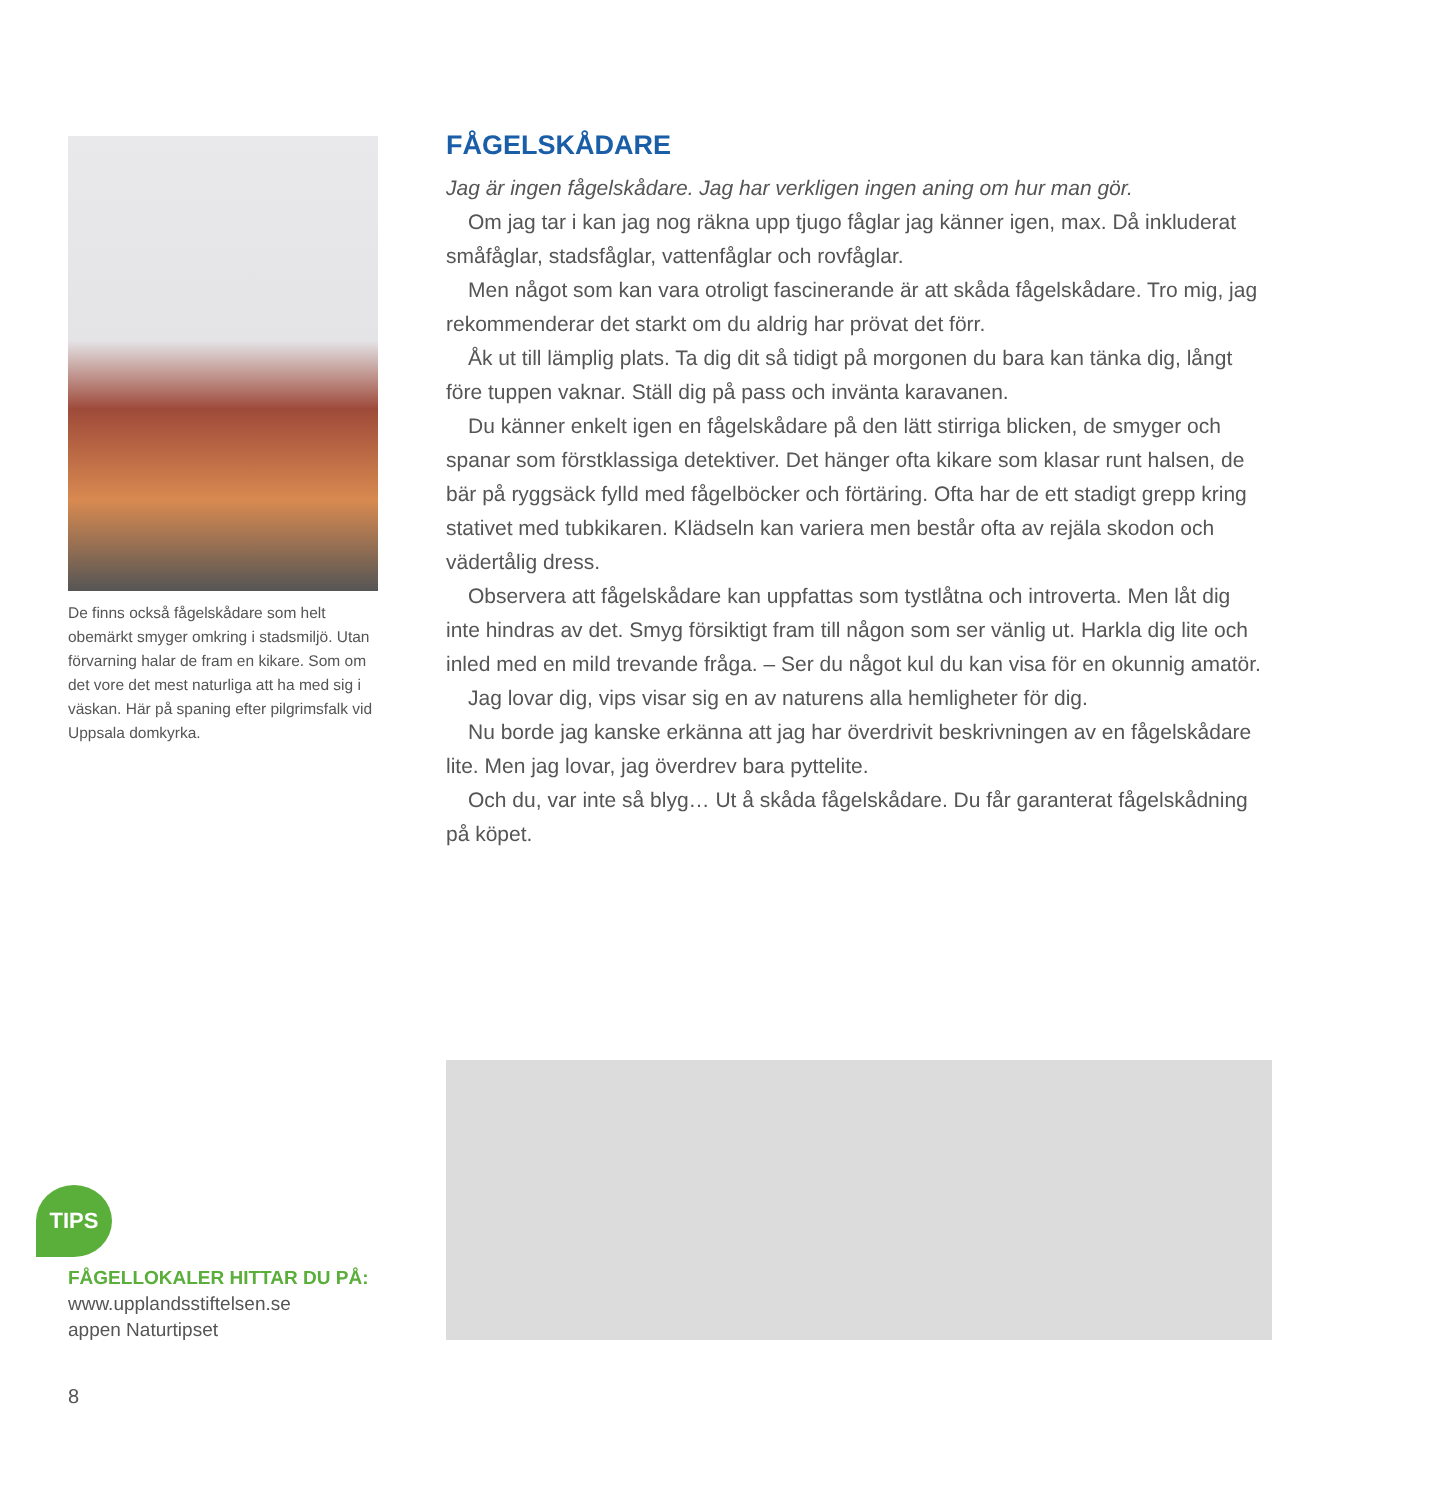De finns också fågelskådare som helt obemärkt smyger omkring i stadsmiljö. Utan förvarning halar de fram en kikare. Som om det vore det mest naturliga att ha med sig i väskan. Här på spaning efter pilgrimsfalk vid Uppsala domkyrka.
FÅGELSKÅDARE
Jag är ingen fågelskådare. Jag har verkligen ingen aning om hur man gör.
Om jag tar i kan jag nog räkna upp tjugo fåglar jag känner igen, max. Då inkluderat småfåglar, stadsfåglar, vattenfåglar och rovfåglar.
Men något som kan vara otroligt fascinerande är att skåda fågelskådare. Tro mig, jag rekommenderar det starkt om du aldrig har prövat det förr.
Åk ut till lämplig plats. Ta dig dit så tidigt på morgonen du bara kan tänka dig, långt före tuppen vaknar. Ställ dig på pass och invänta karavanen.
Du känner enkelt igen en fågelskådare på den lätt stirriga blicken, de smyger och spanar som förstklassiga detektiver. Det hänger ofta kikare som klasar runt halsen, de bär på ryggsäck fylld med fågelböcker och förtäring. Ofta har de ett stadigt grepp kring stativet med tubkikaren. Klädseln kan variera men består ofta av rejäla skodon och vädertålig dress.
Observera att fågelskådare kan uppfattas som tystlåtna och introverta. Men låt dig inte hindras av det. Smyg försiktigt fram till någon som ser vänlig ut. Harkla dig lite och inled med en mild trevande fråga. – Ser du något kul du kan visa för en okunnig amatör.
Jag lovar dig, vips visar sig en av naturens alla hemligheter för dig.
Nu borde jag kanske erkänna att jag har överdrivit beskrivningen av en fågelskådare lite. Men jag lovar, jag överdrev bara pyttelite.
Och du, var inte så blyg… Ut å skåda fågelskådare. Du får garanterat fågelskådning på köpet.
TIPS
FÅGELLOKALER HITTAR DU PÅ:
www.upplandsstiftelsen.se
appen Naturtipset
8